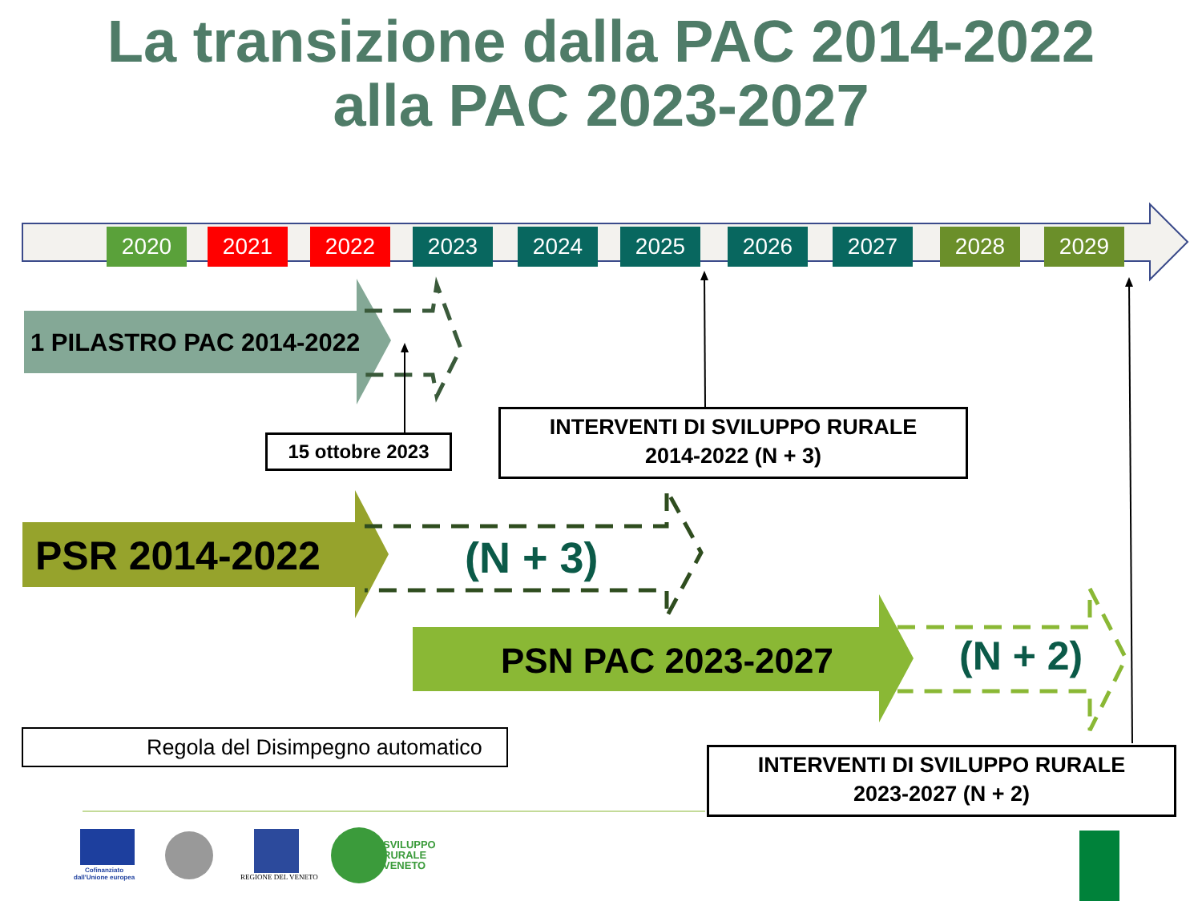La transizione dalla PAC 2014-2022
alla PAC 2023-2027
2020 2021 2022 2023 2024 2025 2026 2027 2028 2029
1 PILASTRO PAC 2014-2022
15 ottobre 2023
INTERVENTI DI SVILUPPO RURALE
2014-2022 (N + 3)
PSR 2014-2022 (N + 3)
PSN PAC 2023-2027 (N + 2)
Regola del Disimpegno automatico
INTERVENTI DI SVILUPPO RURALE
2023-2027 (N + 2)
Cofinanziato
dall'Unione europea
REGIONE DEL VENETO
SVILUPPO
RURALE
VENETO